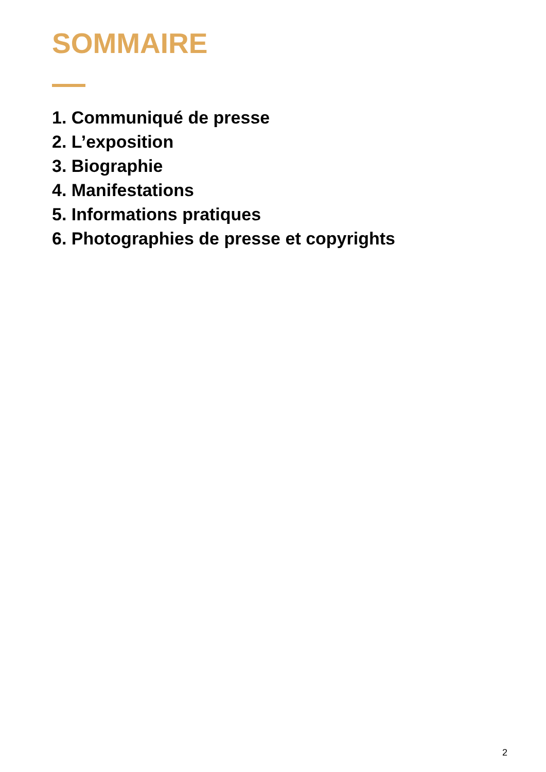SOMMAIRE
1. Communiqué de presse
2. L’exposition
3. Biographie
4. Manifestations
5. Informations pratiques
6. Photographies de presse et copyrights
2